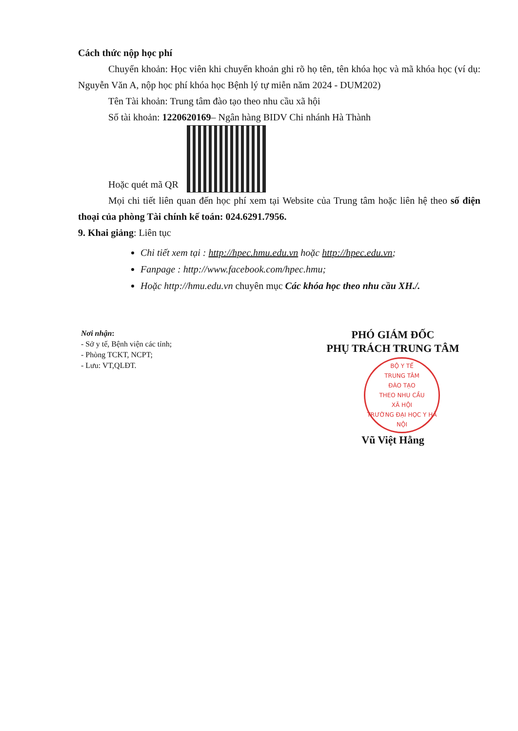Cách thức nộp học phí
Chuyển khoản: Học viên khi chuyển khoản ghi rõ họ tên, tên khóa học và mã khóa học (ví dụ: Nguyễn Văn A, nộp học phí khóa học Bệnh lý tự miễn năm 2024 - DUM202)
Tên Tài khoản: Trung tâm đào tạo theo nhu cầu xã hội
Số tài khoản: 1220620169– Ngân hàng BIDV Chi nhánh Hà Thành
Hoặc quét mã QR
Mọi chi tiết liên quan đến học phí xem tại Website của Trung tâm hoặc liên hệ theo số điện thoại của phòng Tài chính kế toán: 024.6291.7956.
9. Khai giảng: Liên tục
Chi tiết xem tại : http://hpec.hmu.edu.vn hoặc http://hpec.edu.vn;
Fanpage : http://www.facebook.com/hpec.hmu;
Hoặc http://hmu.edu.vn chuyên mục Các khóa học theo nhu cầu XH./.
Nơi nhận:
- Sở y tế, Bệnh viện các tỉnh;
- Phòng TCKT, NCPT;
- Lưu: VT,QLĐT.
PHÓ GIÁM ĐỐC
PHỤ TRÁCH TRUNG TÂM
BỘ Y TẾ
TRUNG TÂM
ĐÀO TẠO
THEO NHU CẦU
XÃ HỘI
TRƯỜNG ĐẠI HỌC Y HÀ NỘI
Vũ Việt Hằng